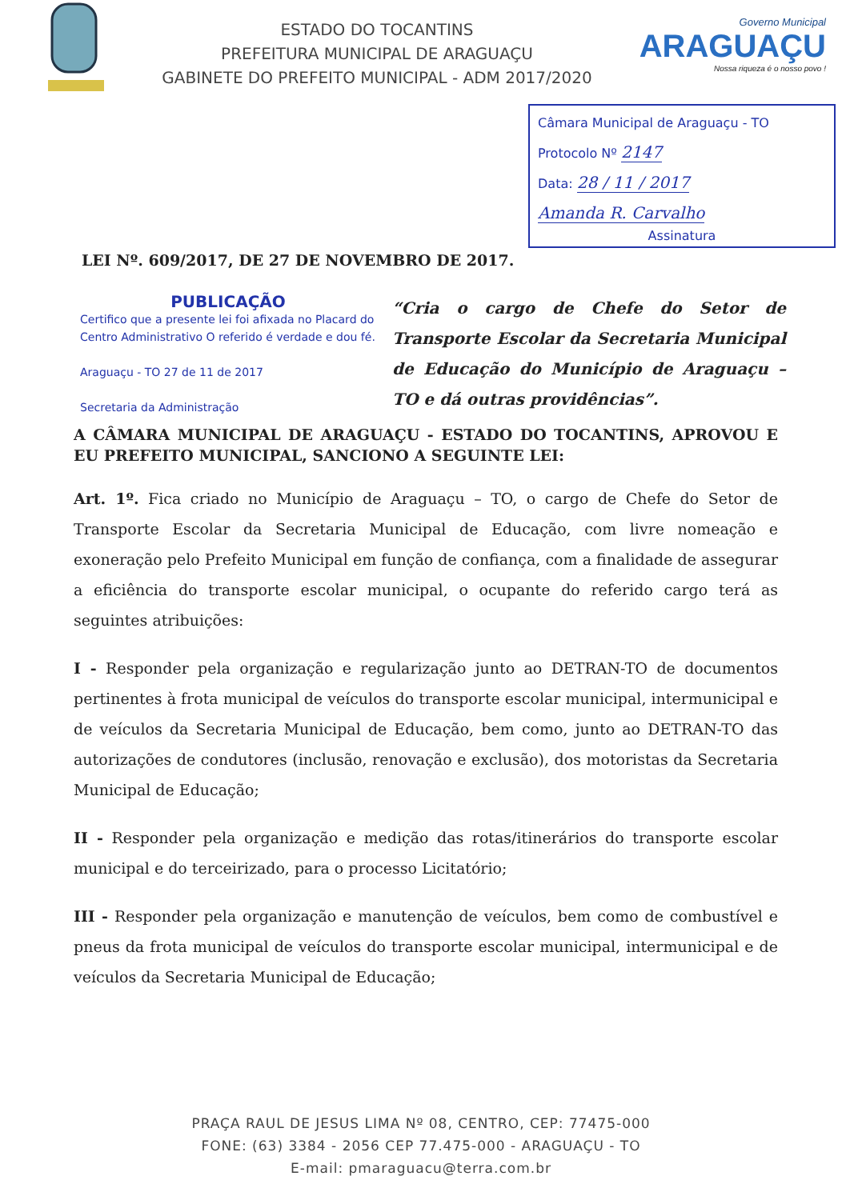ESTADO DO TOCANTINS
PREFEITURA MUNICIPAL DE ARAGUAÇU
GABINETE DO PREFEITO MUNICIPAL - ADM 2017/2020
Governo Municipal
ARAGUAÇU
Nossa riqueza é o nosso povo !
Câmara Municipal de Araguaçu - TO
Protocolo Nº 2147
Data: 28 / 11 / 2017
Amanda R. Carvalho
Assinatura
LEI Nº. 609/2017, DE 27 DE NOVEMBRO DE 2017.
PUBLICAÇÃO
Certifico que a presente lei foi afixada no Placard do Centro Administrativo O referido é verdade e dou fé.
Araguaçu - TO 27 de 11 de 2017
Secretaria da Administração
“Cria o cargo de Chefe do Setor de Transporte Escolar da Secretaria Municipal de Educação do Município de Araguaçu – TO e dá outras providências”.
A CÂMARA MUNICIPAL DE ARAGUAÇU - ESTADO DO TOCANTINS, APROVOU E EU PREFEITO MUNICIPAL, SANCIONO A SEGUINTE LEI:
Art. 1º. Fica criado no Município de Araguaçu – TO, o cargo de Chefe do Setor de Transporte Escolar da Secretaria Municipal de Educação, com livre nomeação e exoneração pelo Prefeito Municipal em função de confiança, com a finalidade de assegurar a eficiência do transporte escolar municipal, o ocupante do referido cargo terá as seguintes atribuições:
I - Responder pela organização e regularização junto ao DETRAN-TO de documentos pertinentes à frota municipal de veículos do transporte escolar municipal, intermunicipal e de veículos da Secretaria Municipal de Educação, bem como, junto ao DETRAN-TO das autorizações de condutores (inclusão, renovação e exclusão), dos motoristas da Secretaria Municipal de Educação;
II - Responder pela organização e medição das rotas/itinerários do transporte escolar municipal e do terceirizado, para o processo Licitatório;
III - Responder pela organização e manutenção de veículos, bem como de combustível e pneus da frota municipal de veículos do transporte escolar municipal, intermunicipal e de veículos da Secretaria Municipal de Educação;
PRAÇA RAUL DE JESUS LIMA Nº 08, CENTRO, CEP: 77475-000
FONE: (63) 3384 - 2056 CEP 77.475-000 - ARAGUAÇU - TO
E-mail: pmaraguacu@terra.com.br